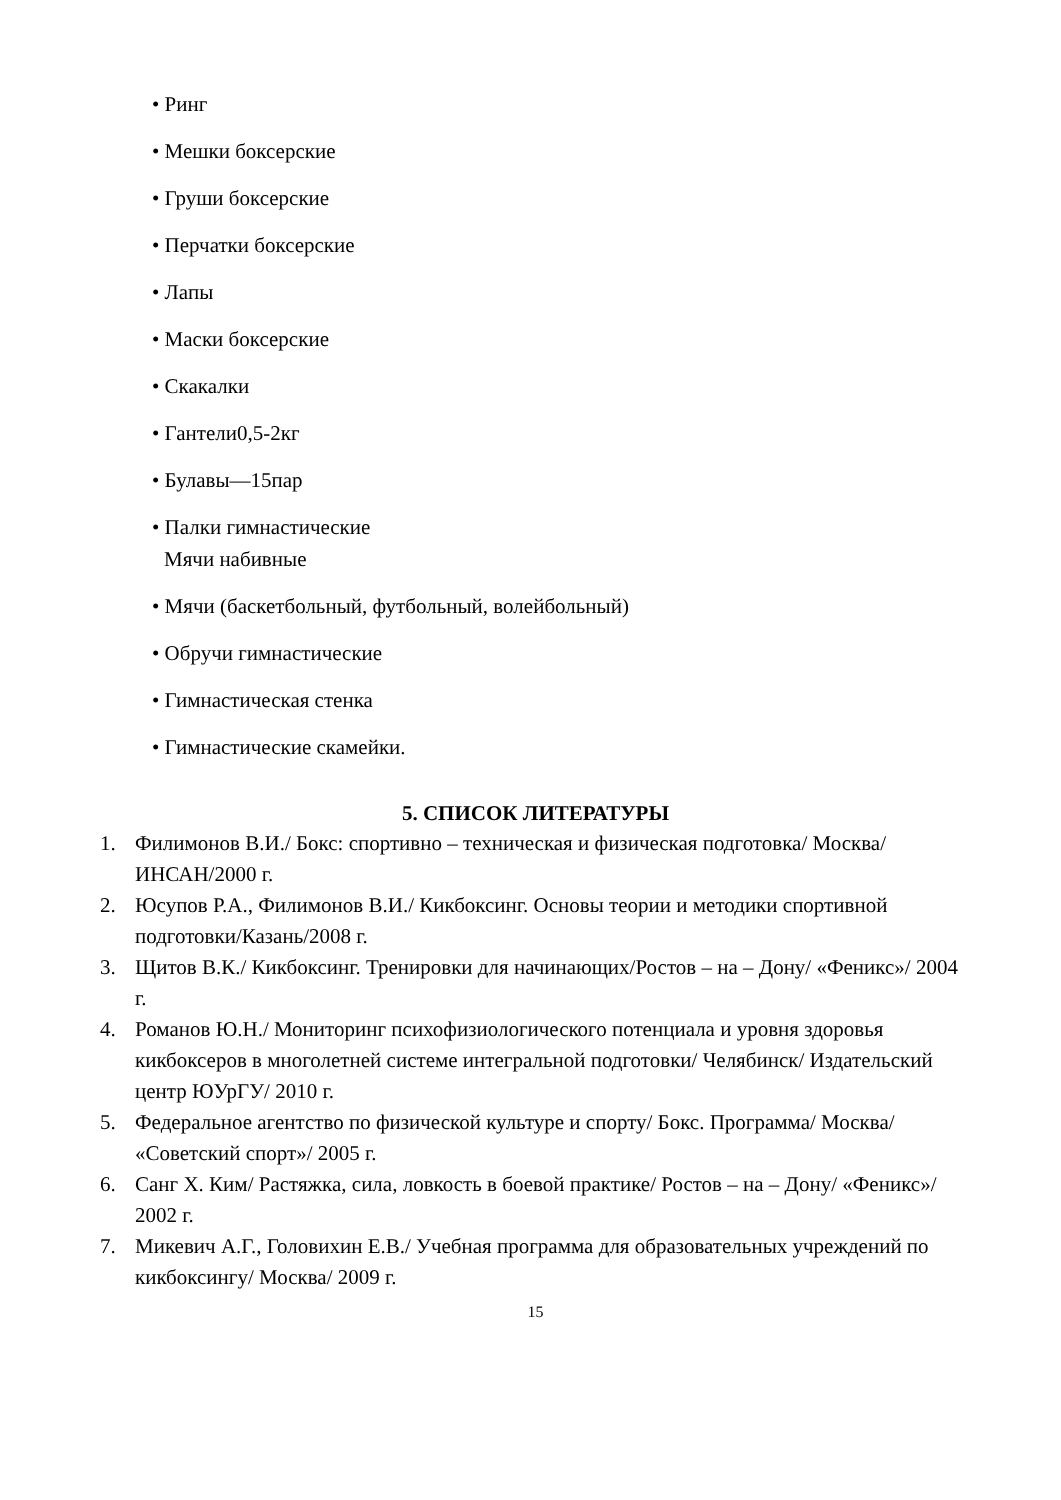• Ринг
• Мешки боксерские
• Груши боксерские
• Перчатки боксерские
• Лапы
• Маски боксерские
• Скакалки
• Гантели0,5-2кг
• Булавы—15пар
• Палки гимнастические
Мячи набивные
• Мячи (баскетбольный, футбольный, волейбольный)
• Обручи гимнастические
• Гимнастическая стенка
• Гимнастические скамейки.
5. СПИСОК ЛИТЕРАТУРЫ
1. Филимонов В.И./ Бокс: спортивно – техническая и физическая подготовка/ Москва/ ИНСАН/2000 г.
2. Юсупов Р.А., Филимонов В.И./ Кикбоксинг. Основы теории и методики спортивной подготовки/Казань/2008 г.
3. Щитов В.К./ Кикбоксинг. Тренировки для начинающих/Ростов – на – Дону/ «Феникс»/ 2004 г.
4. Романов Ю.Н./ Мониторинг психофизиологического потенциала и уровня здоровья кикбоксеров в многолетней системе интегральной подготовки/ Челябинск/ Издательский центр ЮУрГУ/ 2010 г.
5. Федеральное агентство по физической культуре и спорту/ Бокс. Программа/ Москва/ «Советский спорт»/ 2005 г.
6. Санг Х. Ким/ Растяжка, сила, ловкость в боевой практике/ Ростов – на – Дону/ «Феникс»/ 2002 г.
7. Микевич А.Г., Головихин Е.В./ Учебная программа для образовательных учреждений по кикбоксингу/ Москва/ 2009 г.
15